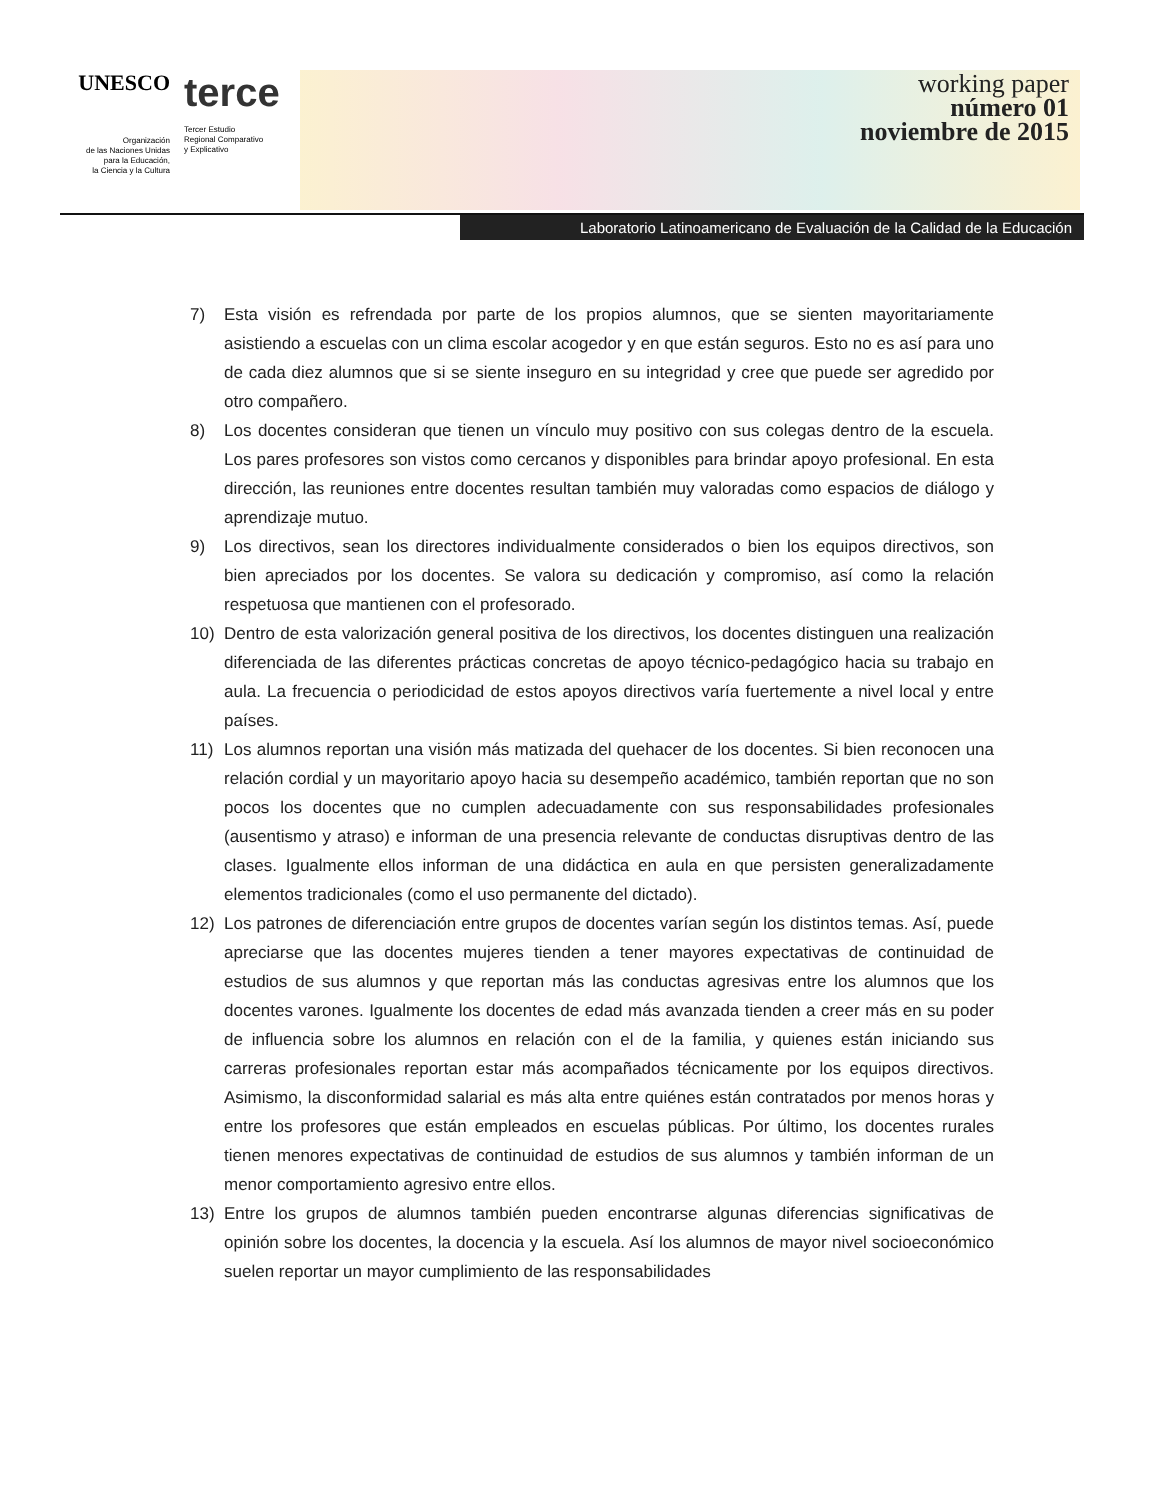UNESCO
Organización
de las Naciones Unidas
para la Educación,
la Ciencia y la Cultura
terce
Tercer Estudio
Regional Comparativo
y Explicativo
working paper
número 01
noviembre de 2015
Laboratorio Latinoamericano de Evaluación de la Calidad de la Educación
7) Esta visión es refrendada por parte de los propios alumnos, que se sienten mayoritariamente asistiendo a escuelas con un clima escolar acogedor y en que están seguros. Esto no es así para uno de cada diez alumnos que si se siente inseguro en su integridad y cree que puede ser agredido por otro compañero.
8) Los docentes consideran que tienen un vínculo muy positivo con sus colegas dentro de la escuela. Los pares profesores son vistos como cercanos y disponibles para brindar apoyo profesional. En esta dirección, las reuniones entre docentes resultan también muy valoradas como espacios de diálogo y aprendizaje mutuo.
9) Los directivos, sean los directores individualmente considerados o bien los equipos directivos, son bien apreciados por los docentes. Se valora su dedicación y compromiso, así como la relación respetuosa que mantienen con el profesorado.
10) Dentro de esta valorización general positiva de los directivos, los docentes distinguen una realización diferenciada de las diferentes prácticas concretas de apoyo técnico-pedagógico hacia su trabajo en aula. La frecuencia o periodicidad de estos apoyos directivos varía fuertemente a nivel local y entre países.
11) Los alumnos reportan una visión más matizada del quehacer de los docentes. Si bien reconocen una relación cordial y un mayoritario apoyo hacia su desempeño académico, también reportan que no son pocos los docentes que no cumplen adecuadamente con sus responsabilidades profesionales (ausentismo y atraso) e informan de una presencia relevante de conductas disruptivas dentro de las clases. Igualmente ellos informan de una didáctica en aula en que persisten generalizadamente elementos tradicionales (como el uso permanente del dictado).
12) Los patrones de diferenciación entre grupos de docentes varían según los distintos temas. Así, puede apreciarse que las docentes mujeres tienden a tener mayores expectativas de continuidad de estudios de sus alumnos y que reportan más las conductas agresivas entre los alumnos que los docentes varones. Igualmente los docentes de edad más avanzada tienden a creer más en su poder de influencia sobre los alumnos en relación con el de la familia, y quienes están iniciando sus carreras profesionales reportan estar más acompañados técnicamente por los equipos directivos. Asimismo, la disconformidad salarial es más alta entre quiénes están contratados por menos horas y entre los profesores que están empleados en escuelas públicas. Por último, los docentes rurales tienen menores expectativas de continuidad de estudios de sus alumnos y también informan de un menor comportamiento agresivo entre ellos.
13) Entre los grupos de alumnos también pueden encontrarse algunas diferencias significativas de opinión sobre los docentes, la docencia y la escuela. Así los alumnos de mayor nivel socioeconómico suelen reportar un mayor cumplimiento de las responsabilidades